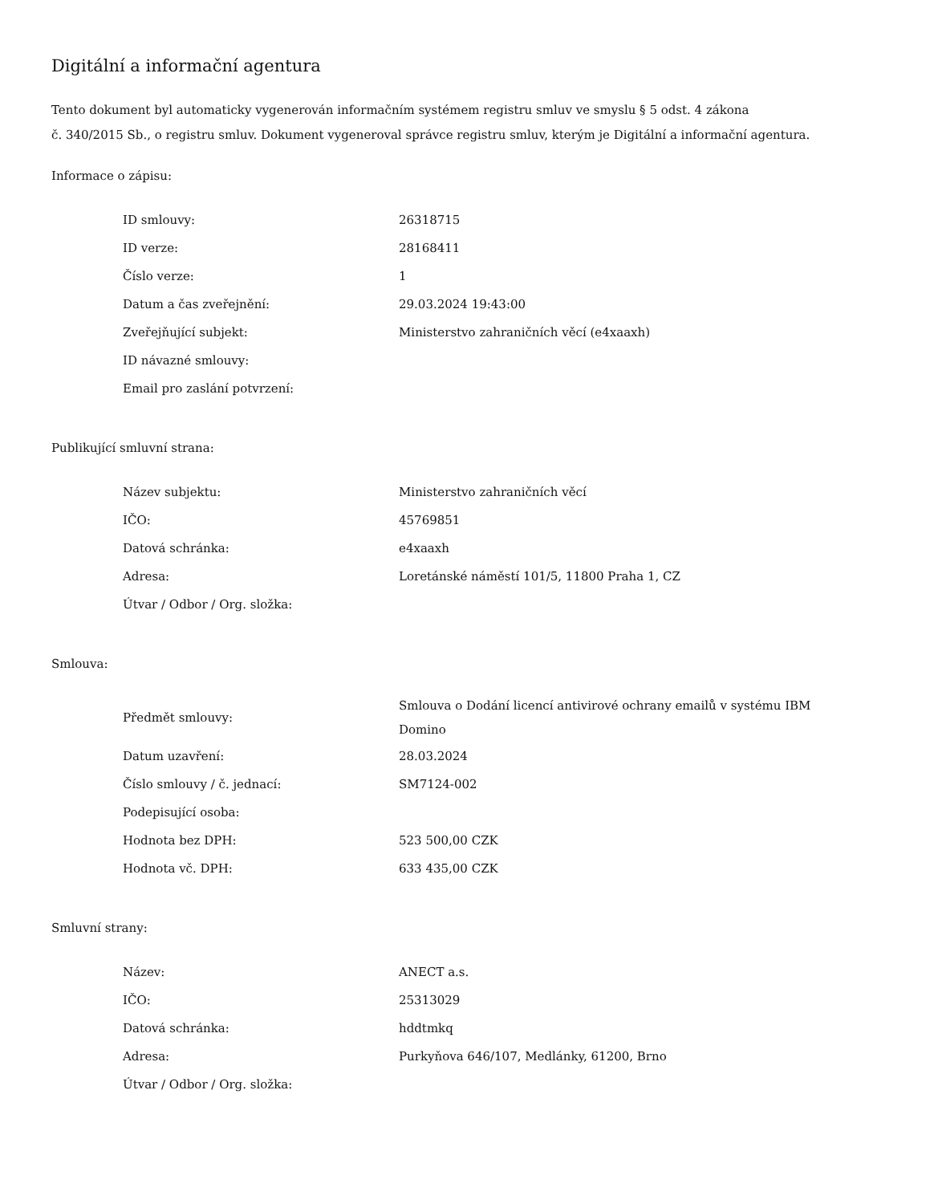Digitální a informační agentura
Tento dokument byl automaticky vygenerován informačním systémem registru smluv ve smyslu § 5 odst. 4 zákona
č. 340/2015 Sb., o registru smluv. Dokument vygeneroval správce registru smluv, kterým je Digitální a informační agentura.
Informace o zápisu:
| ID smlouvy: | 26318715 |
| ID verze: | 28168411 |
| Číslo verze: | 1 |
| Datum a čas zveřejnění: | 29.03.2024 19:43:00 |
| Zveřejňující subjekt: | Ministerstvo zahraničních věcí (e4xaaxh) |
| ID návazné smlouvy: | |
| Email pro zaslání potvrzení: | |
Publikující smluvní strana:
| Název subjektu: | Ministerstvo zahraničních věcí |
| IČO: | 45769851 |
| Datová schránka: | e4xaaxh |
| Adresa: | Loretánské náměstí 101/5, 11800 Praha 1, CZ |
| Útvar / Odbor / Org. složka: | |
Smlouva:
| Předmět smlouvy: | Smlouva o Dodání licencí antivirové ochrany emailů v systému IBM Domino |
| Datum uzavření: | 28.03.2024 |
| Číslo smlouvy / č. jednací: | SM7124-002 |
| Podepisující osoba: | |
| Hodnota bez DPH: | 523 500,00 CZK |
| Hodnota vč. DPH: | 633 435,00 CZK |
Smluvní strany:
| Název: | ANECT a.s. |
| IČO: | 25313029 |
| Datová schránka: | hddtmkq |
| Adresa: | Purkyňova 646/107, Medlánky, 61200, Brno |
| Útvar / Odbor / Org. složka: | |